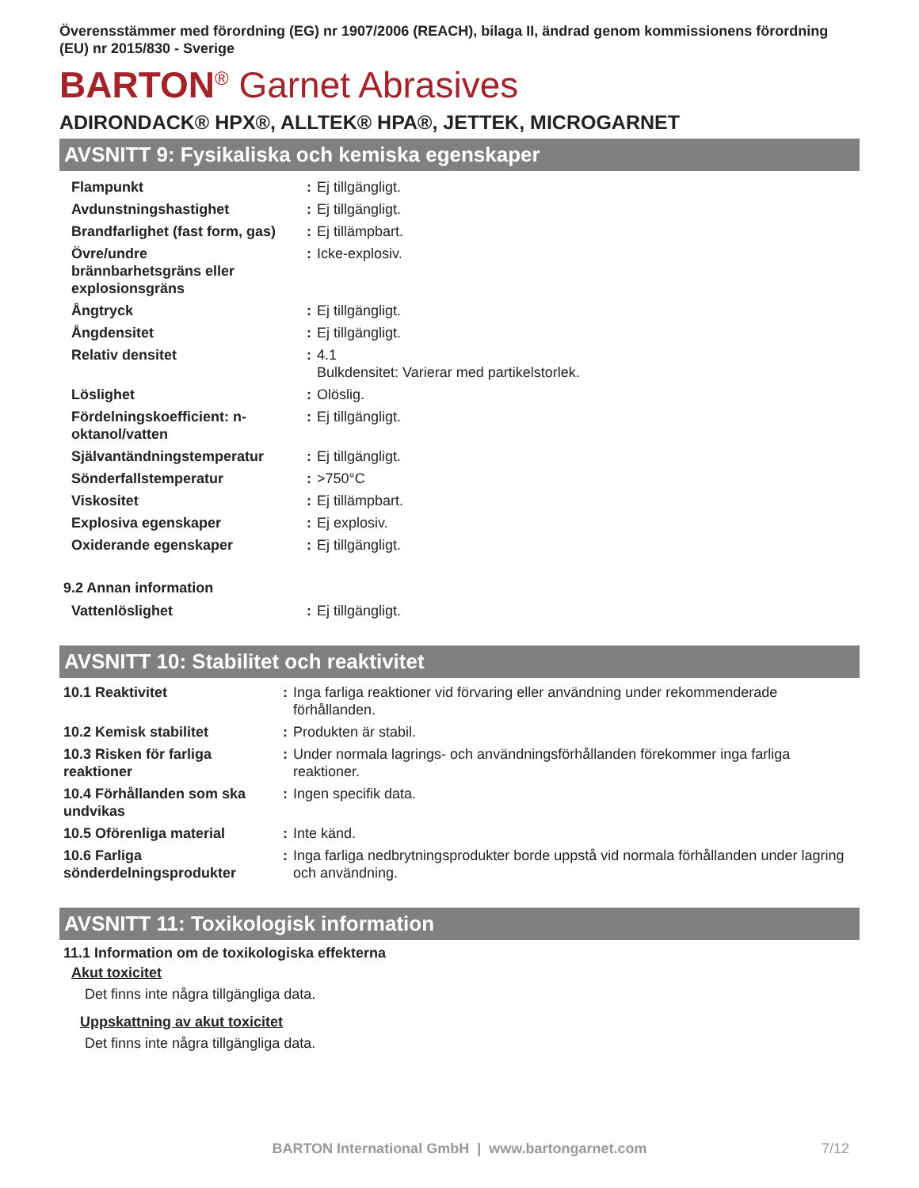Överensstämmer med förordning (EG) nr 1907/2006 (REACH), bilaga II, ändrad genom kommissionens förordning (EU) nr 2015/830 - Sverige
BARTON<sup>®</sup> Garnet Abrasives
ADIRONDACK® HPX®, ALLTEK® HPA®, JETTEK, MICROGARNET
AVSNITT 9: Fysikaliska och kemiska egenskaper
| Flampunkt | : | Ej tillgängligt. |
| Avdunstningshastighet | : | Ej tillgängligt. |
| Brandfarlighet (fast form, gas) | : | Ej tillämpbart. |
| Övre/undre brännbarhetsgräns eller explosionsgräns | : | Icke-explosiv. |
| Ångtryck | : | Ej tillgängligt. |
| Ångdensitet | : | Ej tillgängligt. |
| Relativ densitet | : | 4.1 Bulkdensitet: Varierar med partikelstorlek. |
| Löslighet | : | Olöslig. |
| Fördelningskoefficient: n- oktanol/vatten | : | Ej tillgängligt. |
| Självantändningstemperatur | : | Ej tillgängligt. |
| Sönderfallstemperatur | : | >750°C |
| Viskositet | : | Ej tillämpbart. |
| Explosiva egenskaper | : | Ej explosiv. |
| Oxiderande egenskaper | : | Ej tillgängligt. |
9.2 Annan information
| Vattenlöslighet | : | Ej tillgängligt. |
AVSNITT 10: Stabilitet och reaktivitet
| 10.1 Reaktivitet | : | Inga farliga reaktioner vid förvaring eller användning under rekommenderade förhållanden. |
| 10.2 Kemisk stabilitet | : | Produkten är stabil. |
| 10.3 Risken för farliga reaktioner | : | Under normala lagrings- och användningsförhållanden förekommer inga farliga reaktioner. |
| 10.4 Förhållanden som ska undvikas | : | Ingen specifik data. |
| 10.5 Oförenliga material | : | Inte känd. |
| 10.6 Farliga sönderdelningsprodukter | : | Inga farliga nedbrytningsprodukter borde uppstå vid normala förhållanden under lagring och användning. |
AVSNITT 11: Toxikologisk information
11.1 Information om de toxikologiska effekterna
Akut toxicitet
Det finns inte några tillgängliga data.
Uppskattning av akut toxicitet
Det finns inte några tillgängliga data.
BARTON International GmbH | www.bartongarnet.com 7/12